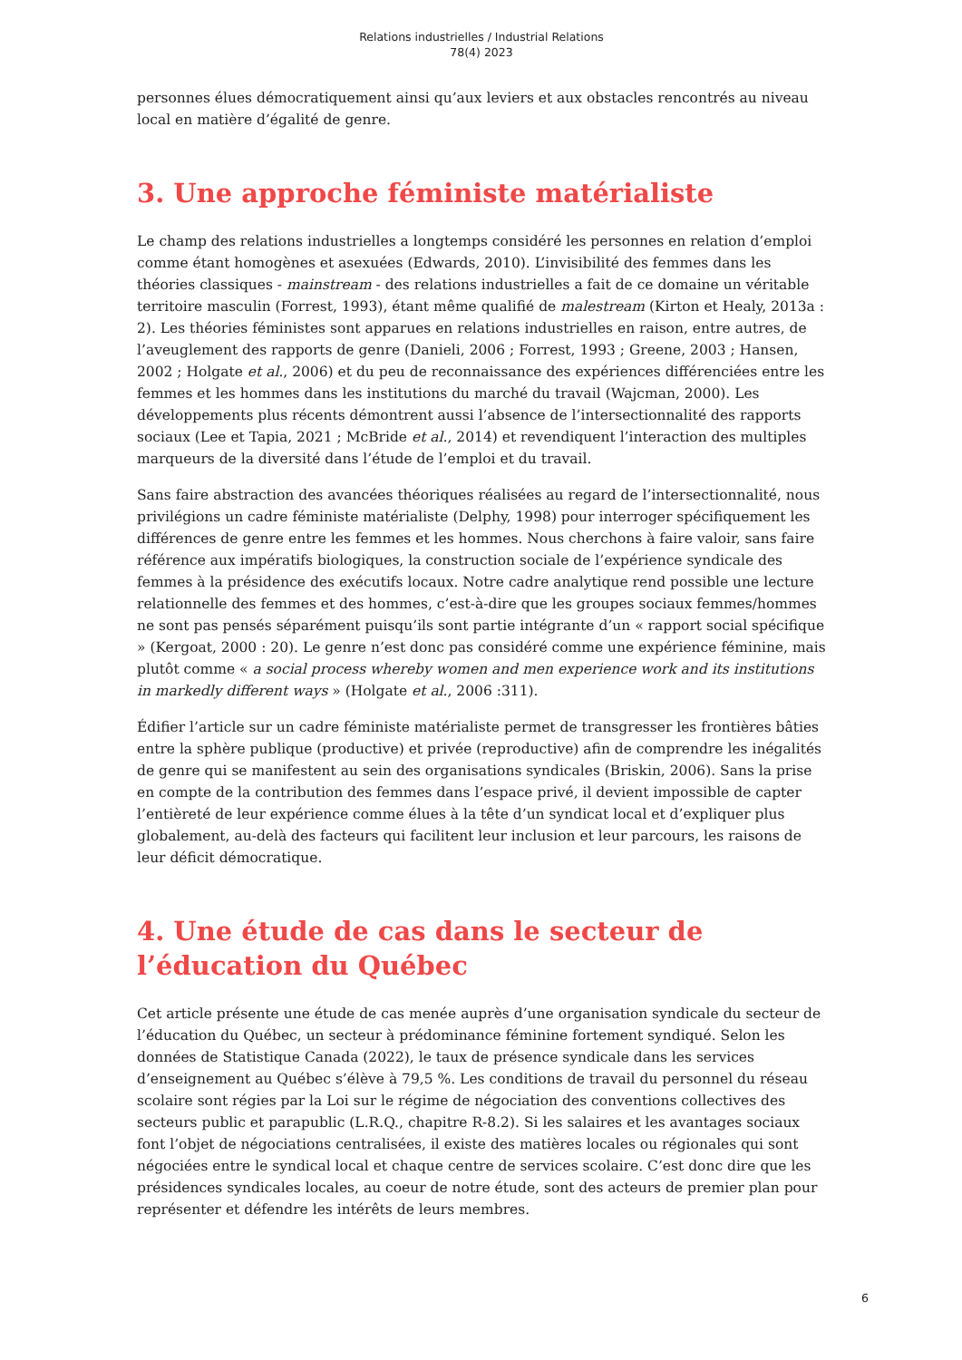Relations industrielles / Industrial Relations
78(4) 2023
personnes élues démocratiquement ainsi qu’aux leviers et aux obstacles rencontrés au niveau local en matière d’égalité de genre.
3. Une approche féministe matérialiste
Le champ des relations industrielles a longtemps considéré les personnes en relation d’emploi comme étant homogènes et asexuées (Edwards, 2010). L’invisibilité des femmes dans les théories classiques - mainstream - des relations industrielles a fait de ce domaine un véritable territoire masculin (Forrest, 1993), étant même qualifié de malestream (Kirton et Healy, 2013a : 2). Les théories féministes sont apparues en relations industrielles en raison, entre autres, de l’aveuglement des rapports de genre (Danieli, 2006 ; Forrest, 1993 ; Greene, 2003 ; Hansen, 2002 ; Holgate et al., 2006) et du peu de reconnaissance des expériences différenciées entre les femmes et les hommes dans les institutions du marché du travail (Wajcman, 2000). Les développements plus récents démontrent aussi l’absence de l’intersectionnalité des rapports sociaux (Lee et Tapia, 2021 ; McBride et al., 2014) et revendiquent l’interaction des multiples marqueurs de la diversité dans l’étude de l’emploi et du travail.
Sans faire abstraction des avancées théoriques réalisées au regard de l’intersectionnalité, nous privilégions un cadre féministe matérialiste (Delphy, 1998) pour interroger spécifiquement les différences de genre entre les femmes et les hommes. Nous cherchons à faire valoir, sans faire référence aux impératifs biologiques, la construction sociale de l’expérience syndicale des femmes à la présidence des exécutifs locaux. Notre cadre analytique rend possible une lecture relationnelle des femmes et des hommes, c’est-à-dire que les groupes sociaux femmes/hommes ne sont pas pensés séparément puisqu’ils sont partie intégrante d’un « rapport social spécifique » (Kergoat, 2000 : 20). Le genre n’est donc pas considéré comme une expérience féminine, mais plutôt comme « a social process whereby women and men experience work and its institutions in markedly different ways » (Holgate et al., 2006 :311).
Édifier l’article sur un cadre féministe matérialiste permet de transgresser les frontières bâties entre la sphère publique (productive) et privée (reproductive) afin de comprendre les inégalités de genre qui se manifestent au sein des organisations syndicales (Briskin, 2006). Sans la prise en compte de la contribution des femmes dans l’espace privé, il devient impossible de capter l’entièreté de leur expérience comme élues à la tête d’un syndicat local et d’expliquer plus globalement, au-delà des facteurs qui facilitent leur inclusion et leur parcours, les raisons de leur déficit démocratique.
4. Une étude de cas dans le secteur de l’éducation du Québec
Cet article présente une étude de cas menée auprès d’une organisation syndicale du secteur de l’éducation du Québec, un secteur à prédominance féminine fortement syndiqué. Selon les données de Statistique Canada (2022), le taux de présence syndicale dans les services d’enseignement au Québec s’élève à 79,5 %. Les conditions de travail du personnel du réseau scolaire sont régies par la Loi sur le régime de négociation des conventions collectives des secteurs public et parapublic (L.R.Q., chapitre R-8.2). Si les salaires et les avantages sociaux font l’objet de négociations centralisées, il existe des matières locales ou régionales qui sont négociées entre le syndical local et chaque centre de services scolaire. C’est donc dire que les présidences syndicales locales, au coeur de notre étude, sont des acteurs de premier plan pour représenter et défendre les intérêts de leurs membres.
6